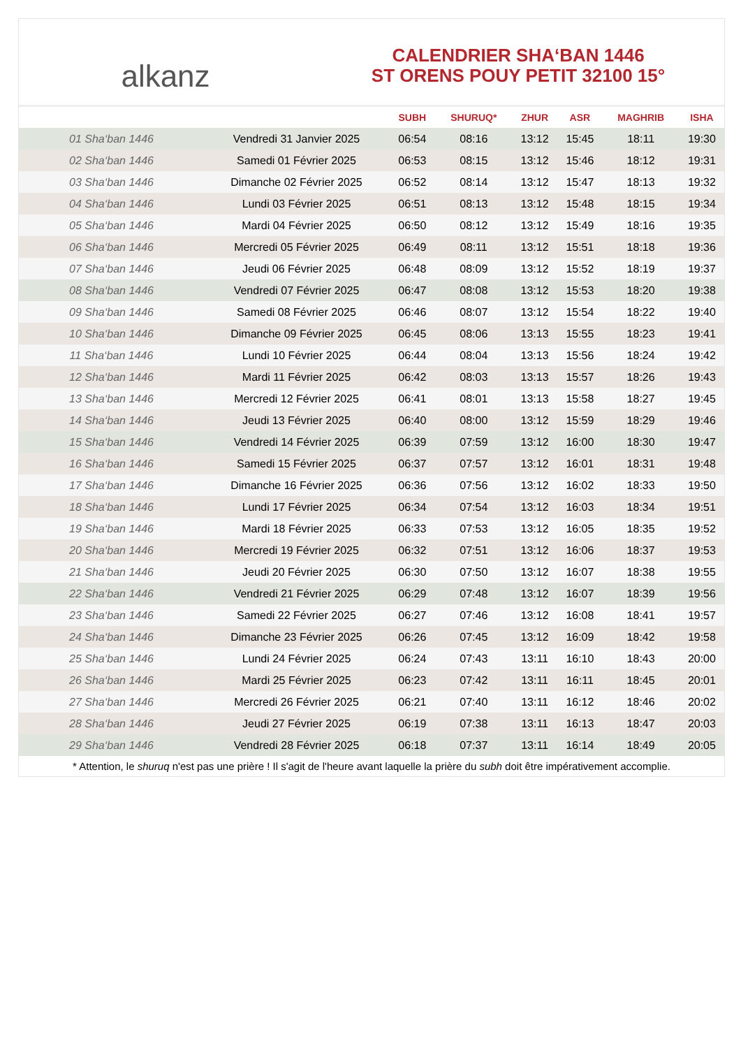alkanz
CALENDRIER SHA‘BAN 1446
ST ORENS POUY PETIT 32100 15°
| | | SUBH | SHURUQ* | ZHUR | ASR | MAGHRIB | ISHA |
| --- | --- | --- | --- | --- | --- | --- | --- |
| 01 Sha‘ban 1446 | Vendredi 31 Janvier 2025 | 06:54 | 08:16 | 13:12 | 15:45 | 18:11 | 19:30 |
| 02 Sha‘ban 1446 | Samedi 01 Février 2025 | 06:53 | 08:15 | 13:12 | 15:46 | 18:12 | 19:31 |
| 03 Sha‘ban 1446 | Dimanche 02 Février 2025 | 06:52 | 08:14 | 13:12 | 15:47 | 18:13 | 19:32 |
| 04 Sha‘ban 1446 | Lundi 03 Février 2025 | 06:51 | 08:13 | 13:12 | 15:48 | 18:15 | 19:34 |
| 05 Sha‘ban 1446 | Mardi 04 Février 2025 | 06:50 | 08:12 | 13:12 | 15:49 | 18:16 | 19:35 |
| 06 Sha‘ban 1446 | Mercredi 05 Février 2025 | 06:49 | 08:11 | 13:12 | 15:51 | 18:18 | 19:36 |
| 07 Sha‘ban 1446 | Jeudi 06 Février 2025 | 06:48 | 08:09 | 13:12 | 15:52 | 18:19 | 19:37 |
| 08 Sha‘ban 1446 | Vendredi 07 Février 2025 | 06:47 | 08:08 | 13:12 | 15:53 | 18:20 | 19:38 |
| 09 Sha‘ban 1446 | Samedi 08 Février 2025 | 06:46 | 08:07 | 13:12 | 15:54 | 18:22 | 19:40 |
| 10 Sha‘ban 1446 | Dimanche 09 Février 2025 | 06:45 | 08:06 | 13:13 | 15:55 | 18:23 | 19:41 |
| 11 Sha‘ban 1446 | Lundi 10 Février 2025 | 06:44 | 08:04 | 13:13 | 15:56 | 18:24 | 19:42 |
| 12 Sha‘ban 1446 | Mardi 11 Février 2025 | 06:42 | 08:03 | 13:13 | 15:57 | 18:26 | 19:43 |
| 13 Sha‘ban 1446 | Mercredi 12 Février 2025 | 06:41 | 08:01 | 13:13 | 15:58 | 18:27 | 19:45 |
| 14 Sha‘ban 1446 | Jeudi 13 Février 2025 | 06:40 | 08:00 | 13:12 | 15:59 | 18:29 | 19:46 |
| 15 Sha‘ban 1446 | Vendredi 14 Février 2025 | 06:39 | 07:59 | 13:12 | 16:00 | 18:30 | 19:47 |
| 16 Sha‘ban 1446 | Samedi 15 Février 2025 | 06:37 | 07:57 | 13:12 | 16:01 | 18:31 | 19:48 |
| 17 Sha‘ban 1446 | Dimanche 16 Février 2025 | 06:36 | 07:56 | 13:12 | 16:02 | 18:33 | 19:50 |
| 18 Sha‘ban 1446 | Lundi 17 Février 2025 | 06:34 | 07:54 | 13:12 | 16:03 | 18:34 | 19:51 |
| 19 Sha‘ban 1446 | Mardi 18 Février 2025 | 06:33 | 07:53 | 13:12 | 16:05 | 18:35 | 19:52 |
| 20 Sha‘ban 1446 | Mercredi 19 Février 2025 | 06:32 | 07:51 | 13:12 | 16:06 | 18:37 | 19:53 |
| 21 Sha‘ban 1446 | Jeudi 20 Février 2025 | 06:30 | 07:50 | 13:12 | 16:07 | 18:38 | 19:55 |
| 22 Sha‘ban 1446 | Vendredi 21 Février 2025 | 06:29 | 07:48 | 13:12 | 16:07 | 18:39 | 19:56 |
| 23 Sha‘ban 1446 | Samedi 22 Février 2025 | 06:27 | 07:46 | 13:12 | 16:08 | 18:41 | 19:57 |
| 24 Sha‘ban 1446 | Dimanche 23 Février 2025 | 06:26 | 07:45 | 13:12 | 16:09 | 18:42 | 19:58 |
| 25 Sha‘ban 1446 | Lundi 24 Février 2025 | 06:24 | 07:43 | 13:11 | 16:10 | 18:43 | 20:00 |
| 26 Sha‘ban 1446 | Mardi 25 Février 2025 | 06:23 | 07:42 | 13:11 | 16:11 | 18:45 | 20:01 |
| 27 Sha‘ban 1446 | Mercredi 26 Février 2025 | 06:21 | 07:40 | 13:11 | 16:12 | 18:46 | 20:02 |
| 28 Sha‘ban 1446 | Jeudi 27 Février 2025 | 06:19 | 07:38 | 13:11 | 16:13 | 18:47 | 20:03 |
| 29 Sha‘ban 1446 | Vendredi 28 Février 2025 | 06:18 | 07:37 | 13:11 | 16:14 | 18:49 | 20:05 |
* Attention, le shuruq n'est pas une prière ! Il s'agit de l'heure avant laquelle la prière du subh doit être impérativement accomplie.